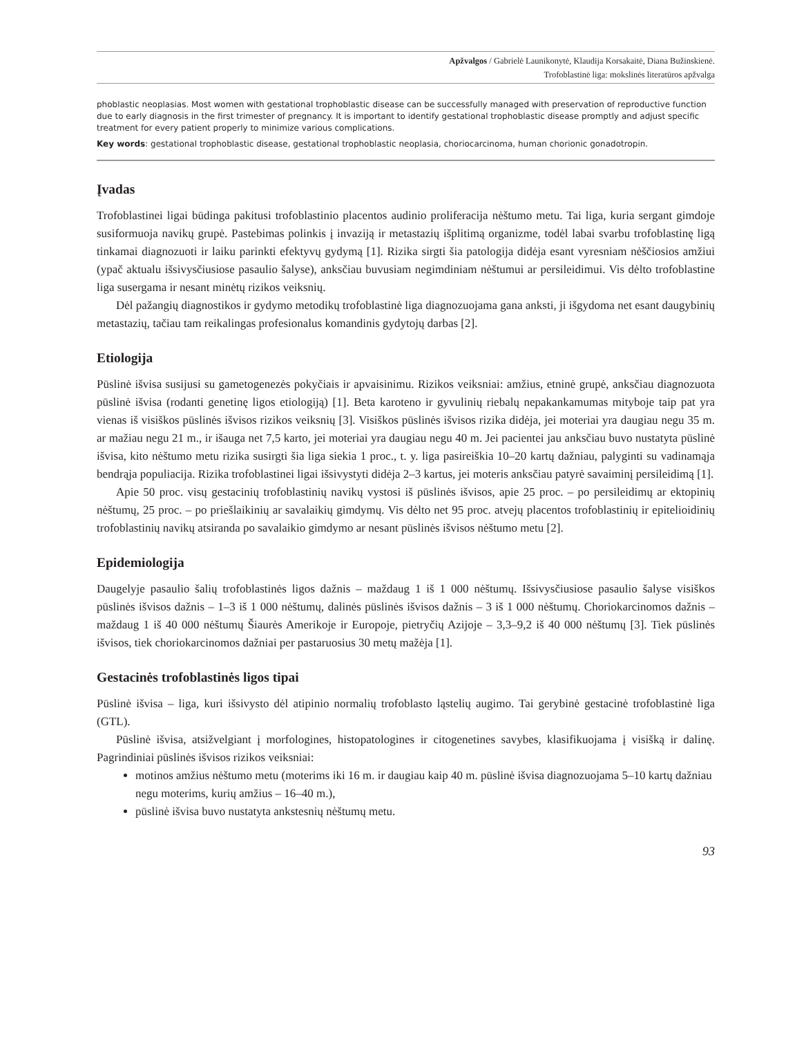Apžvalgos / Gabrielė Launikonytė, Klaudija Korsakaitė, Diana Bužinskienė.
Trofoblastinė liga: mokslinės literatūros apžvalga
phoblastic neoplasias. Most women with gestational trophoblastic disease can be successfully managed with preservation of reproductive function due to early diagnosis in the first trimester of pregnancy. It is important to identify gestational trophoblastic disease promptly and adjust specific treatment for every patient properly to minimize various complications.
Key words: gestational trophoblastic disease, gestational trophoblastic neoplasia, choriocarcinoma, human chorionic gonadotropin.
Įvadas
Trofoblastinei ligai būdinga pakitusi trofoblastinio placentos audinio proliferacija nėštumo metu. Tai liga, kuria sergant gimdoje susiformuoja navikų grupė. Pastebimas polinkis į invaziją ir metastazių išplitimą organizme, todėl labai svarbu trofoblastinę ligą tinkamai diagnozuoti ir laiku parinkti efektyvų gydymą [1]. Rizika sirgti šia patologija didėja esant vyresniam nėščiosios amžiui (ypač aktualu išsivysčiusiose pasaulio šalyse), anksčiau buvusiam negimdiniam nėštumui ar persileidimui. Vis dėlto trofoblastine liga susergama ir nesant minėtų rizikos veiksnių.
Dėl pažangių diagnostikos ir gydymo metodikų trofoblastinė liga diagnozuojama gana anksti, ji išgydoma net esant daugybinių metastazių, tačiau tam reikalingas profesionalus komandinis gydytojų darbas [2].
Etiologija
Pūslinė išvisa susijusi su gametogenezės pokyčiais ir apvaisinimu. Rizikos veiksniai: amžius, etninė grupė, anksčiau diagnozuota pūslinė išvisa (rodanti genetinę ligos etiologiją) [1]. Beta karoteno ir gyvulinių riebalų nepakankamumas mityboje taip pat yra vienas iš visiškos pūslinės išvisos rizikos veiksnių [3]. Visiškos pūslinės išvisos rizika didėja, jei moteriai yra daugiau negu 35 m. ar mažiau negu 21 m., ir išauga net 7,5 karto, jei moteriai yra daugiau negu 40 m. Jei pacientei jau anksčiau buvo nustatyta pūslinė išvisa, kito nėštumo metu rizika susirgti šia liga siekia 1 proc., t. y. liga pasireiškia 10–20 kartų dažniau, palyginti su vadinamąja bendrąja populiacija. Rizika trofoblastinei ligai išsivystyti didėja 2–3 kartus, jei moteris anksčiau patyrė savaiminį persileidimą [1].
Apie 50 proc. visų gestacinių trofoblastinių navikų vystosi iš pūslinės išvisos, apie 25 proc. – po persileidimų ar ektopinių nėštumų, 25 proc. – po priešlaikinių ar savalaikių gimdymų. Vis dėlto net 95 proc. atvejų placentos trofoblastinių ir epitelioidinių trofoblastinių navikų atsiranda po savalaikio gimdymo ar nesant pūslinės išvisos nėštumo metu [2].
Epidemiologija
Daugelyje pasaulio šalių trofoblastinės ligos dažnis – maždaug 1 iš 1 000 nėštumų. Išsivysčiusiose pasaulio šalyse visiškos pūslinės išvisos dažnis – 1–3 iš 1 000 nėštumų, dalinės pūslinės išvisos dažnis – 3 iš 1 000 nėštumų. Choriokarcinomos dažnis – maždaug 1 iš 40 000 nėštumų Šiaurės Amerikoje ir Europoje, pietryčių Azijoje – 3,3–9,2 iš 40 000 nėštumų [3]. Tiek pūslinės išvisos, tiek choriokarcinomos dažniai per pastaruosius 30 metų mažėja [1].
Gestacinės trofoblastinės ligos tipai
Pūslinė išvisa – liga, kuri išsivysto dėl atipinio normalių trofoblasto ląstelių augimo. Tai gerybinė gestacinė trofoblastinė liga (GTL).
Pūslinė išvisa, atsižvelgiant į morfologines, histopatologines ir citogenetines savybes, klasifikuojama į visišką ir dalinę. Pagrindiniai pūslinės išvisos rizikos veiksniai:
motinos amžius nėštumo metu (moterims iki 16 m. ir daugiau kaip 40 m. pūslinė išvisa diagnozuojama 5–10 kartų dažniau negu moterims, kurių amžius – 16–40 m.),
pūslinė išvisa buvo nustatyta ankstesnių nėštumų metu.
93